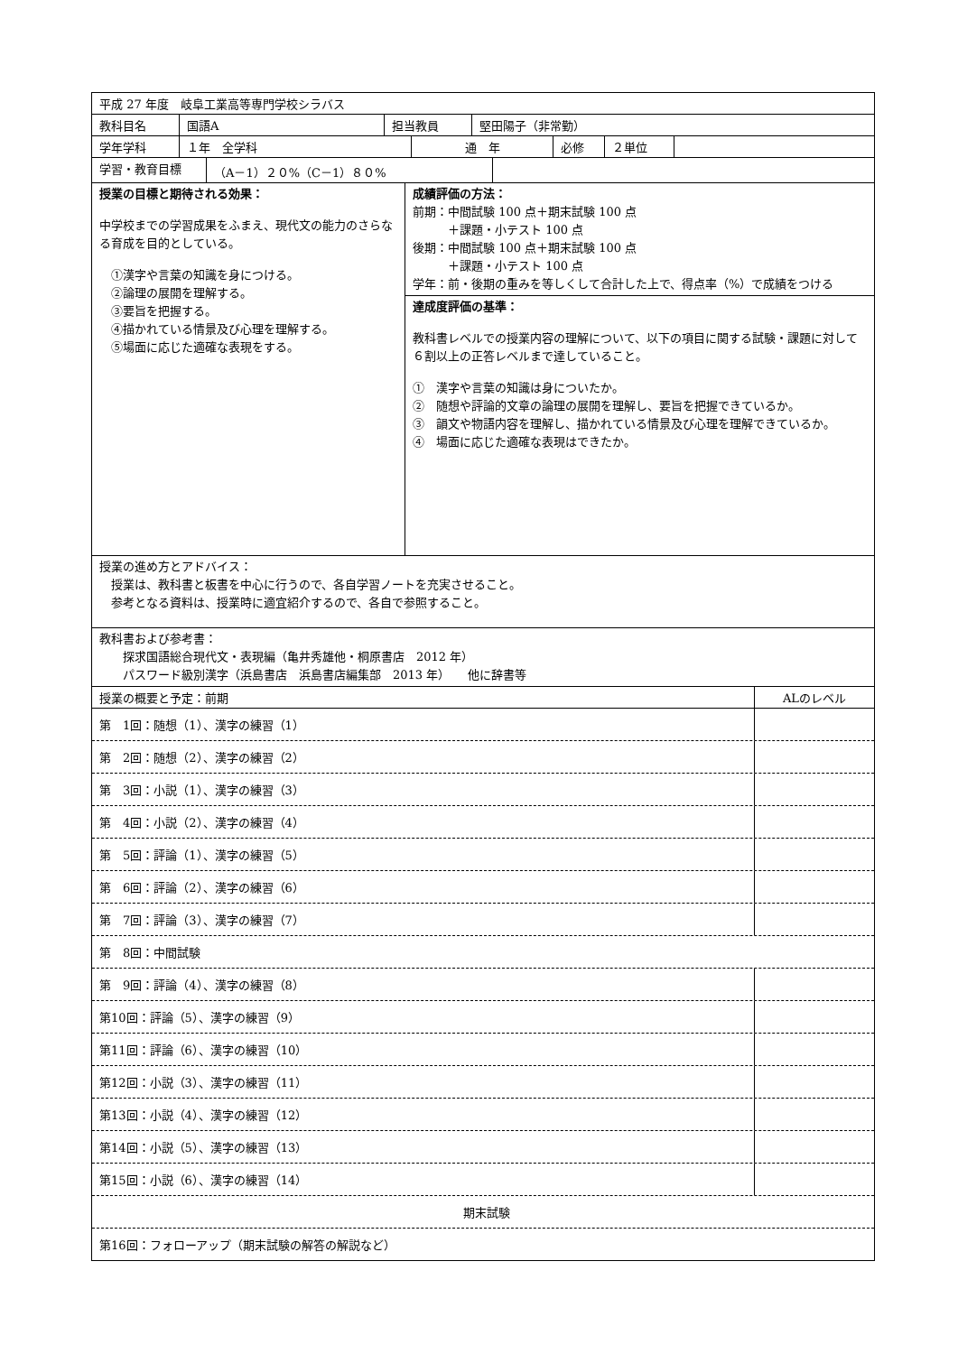平成 27 年度　岐阜工業高等専門学校シラバス
教科目名 国語A 担当教員 堅田陽子（非常勤）
学年学科 １年　全学科 通　年 必修 ２単位
学習・教育目標 （A－1）２０%（C－1）８０%
授業の目標と期待される効果：
中学校までの学習成果をふまえ、現代文の能力のさらなる育成を目的としている。
　①漢字や言葉の知識を身につける。
　②論理の展開を理解する。
　③要旨を把握する。
　④描かれている情景及び心理を理解する。
　⑤場面に応じた適確な表現をする。
成績評価の方法：
前期：中間試験 100 点＋期末試験 100 点
　　　＋課題・小テスト 100 点
後期：中間試験 100 点＋期末試験 100 点
　　　＋課題・小テスト 100 点
学年：前・後期の重みを等しくして合計した上で、得点率（%）で成績をつける
達成度評価の基準：
教科書レベルでの授業内容の理解について、以下の項目に関する試験・課題に対して６割以上の正答レベルまで達していること。
①　漢字や言葉の知識は身についたか。
②　随想や評論的文章の論理の展開を理解し、要旨を把握できているか。
③　韻文や物語内容を理解し、描かれている情景及び心理を理解できているか。
④　場面に応じた適確な表現はできたか。
授業の進め方とアドバイス：
　授業は、教科書と板書を中心に行うので、各自学習ノートを充実させること。
　参考となる資料は、授業時に適宜紹介するので、各自で参照すること。
教科書および参考書：
　　探求国語総合現代文・表現編（亀井秀雄他・桐原書店　2012 年）
　　パスワード級別漢字（浜島書店　浜島書店編集部　2013 年）　　他に辞書等
授業の概要と予定：前期 ALのレベル
第　1回：随想（1）、漢字の練習（1）
第　2回：随想（2）、漢字の練習（2）
第　3回：小説（1）、漢字の練習（3）
第　4回：小説（2）、漢字の練習（4）
第　5回：評論（1）、漢字の練習（5）
第　6回：評論（2）、漢字の練習（6）
第　7回：評論（3）、漢字の練習（7）
第　8回：中間試験
第　9回：評論（4）、漢字の練習（8）
第10回：評論（5）、漢字の練習（9）
第11回：評論（6）、漢字の練習（10）
第12回：小説（3）、漢字の練習（11）
第13回：小説（4）、漢字の練習（12）
第14回：小説（5）、漢字の練習（13）
第15回：小説（6）、漢字の練習（14）
期末試験
第16回：フォローアップ（期末試験の解答の解説など）